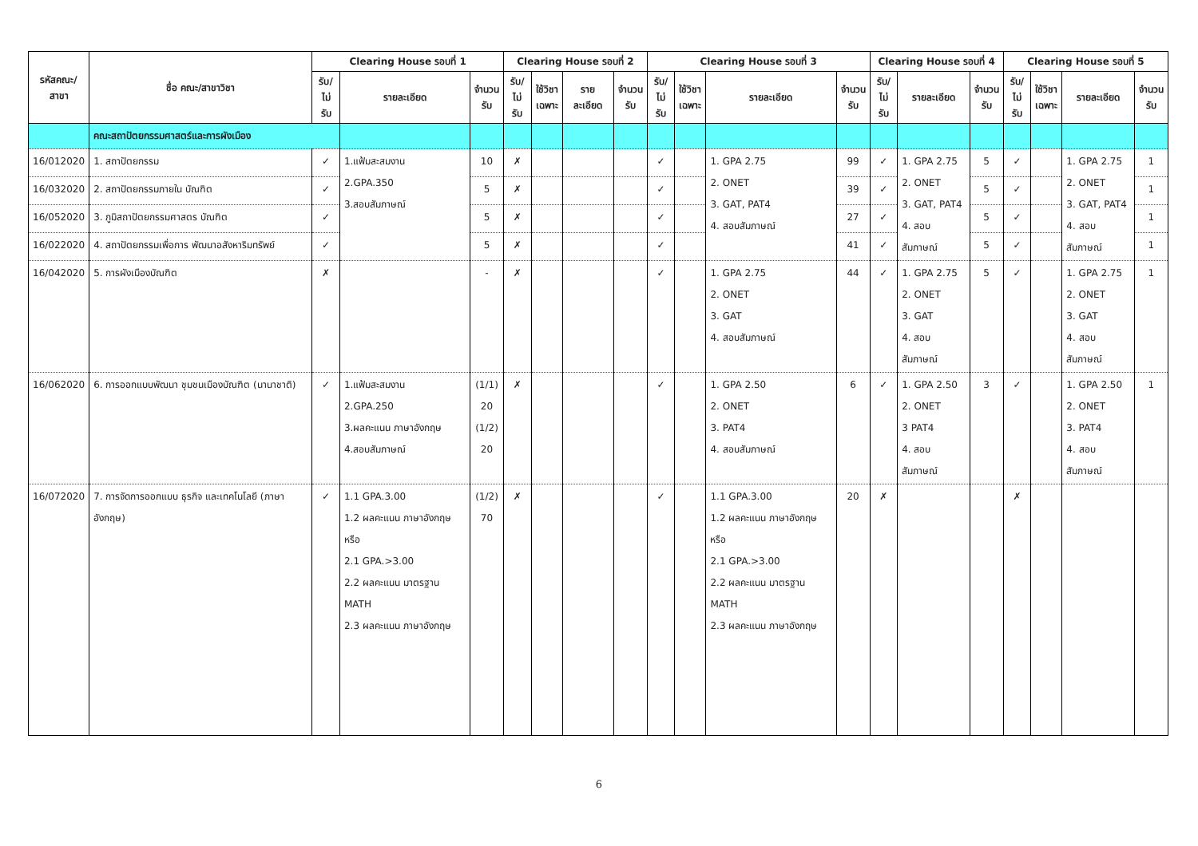| รหัสคณะ/ สาขา | ชื่อ คณะ/สาขาวิชา | Clearing House รอบที่ 1 | | | Clearing House รอบที่ 2 | | | | Clearing House รอบที่ 3 | | | | Clearing House รอบที่ 4 | | | Clearing House รอบที่ 5 | | | |
| --- | --- | --- | --- | --- | --- | --- | --- | --- | --- | --- | --- | --- | --- | --- | --- | --- | --- | --- | --- |
| | | รับ/ ไม่รับ | รายละเอียด | จำนวน รับ | รับ/ ไม่รับ | ใช้วิชา เฉพาะ | รายละเอียด | จำนวน รับ | รับ/ ไม่รับ | ใช้วิชา เฉพาะ | รายละเอียด | จำนวน รับ | รับ/ ไม่รับ | รายละเอียด | จำนวน รับ | รับ/ ไม่รับ | ใช้วิชา เฉพาะ | รายละเอียด | จำนวน รับ |
| | คณะสถาปัตยกรรมศาสตร์และการผังเมือง | | | | | | | | | | | | | | | | | | |
| 16/012020 | 1. สถาปัตยกรรม | ✓ | 1.แฟ้มสะสมงาน 2.GPA.350 3.สอบสัมภาษณ์ | 10 | ✗ | | | | ✓ | | 1. GPA 2.75 2. ONET 3. GAT, PAT4 4. สอบสัมภาษณ์ | 99 | ✓ | 1. GPA 2.75 2. ONET 3. GAT, PAT4 4. สอบสัมภาษณ์ | 5 | ✓ | | 1. GPA 2.75 2. ONET 3. GAT, PAT4 4. สอบสัมภาษณ์ | 1 |
| 16/032020 | 2. สถาปัตยกรรมภายใน บัณฑิต | ✓ | | 5 | ✗ | | | | ✓ | | | 39 | ✓ | | 5 | ✓ | | | 1 |
| 16/052020 | 3. ภูมิสถาปัตยกรรมศาสตร บัณฑิต | ✓ | | 5 | ✗ | | | | ✓ | | | 27 | ✓ | | 5 | ✓ | | | 1 |
| 16/022020 | 4. สถาปัตยกรรมเพื่อการ พัฒนาอสังหาริมทรัพย์ | ✓ | | 5 | ✗ | | | | ✓ | | | 41 | ✓ | | 5 | ✓ | | | 1 |
| 16/042020 | 5. การผังเมืองบัณฑิต | ✗ | | - | ✗ | | | | ✓ | | 1. GPA 2.75 2. ONET 3. GAT 4. สอบสัมภาษณ์ | 44 | ✓ | 1. GPA 2.75 2. ONET 3. GAT 4. สอบสัมภาษณ์ | 5 | ✓ | | 1. GPA 2.75 2. ONET 3. GAT 4. สอบสัมภาษณ์ | 1 |
| 16/062020 | 6. การออกแบบพัฒนา ชุมชนเมืองบัณฑิต (นานาชาติ) | ✓ | 1.แฟ้มสะสมงาน 2.GPA.250 3.ผลคะแนน ภาษาอังกฤษ 4.สอบสัมภาษณ์ | (1/1) 20 (1/2) 20 | ✗ | | | | ✓ | | 1. GPA 2.50 2. ONET 3. PAT4 4. สอบสัมภาษณ์ | 6 | ✓ | 1. GPA 2.50 2. ONET 3 PAT4 4. สอบสัมภาษณ์ | 3 | ✓ | | 1. GPA 2.50 2. ONET 3. PAT4 4. สอบสัมภาษณ์ | 1 |
| 16/072020 | 7. การจัดการออกแบบ ธุรกิจ และเทคโนโลยี (ภาษาอังกฤษ) | ✓ | 1.1 GPA.3.00 1.2 ผลคะแนน ภาษาอังกฤษ หรือ 2.1 GPA.>3.00 2.2 ผลคะแนน มาตรฐาน MATH 2.3 ผลคะแนน ภาษาอังกฤษ | (1/2) 70 | ✗ | | | | ✓ | | 1.1 GPA.3.00 1.2 ผลคะแนน ภาษาอังกฤษ หรือ 2.1 GPA.>3.00 2.2 ผลคะแนน มาตรฐาน MATH 2.3 ผลคะแนน ภาษาอังกฤษ | 20 | ✗ | | | ✗ | | | |
6